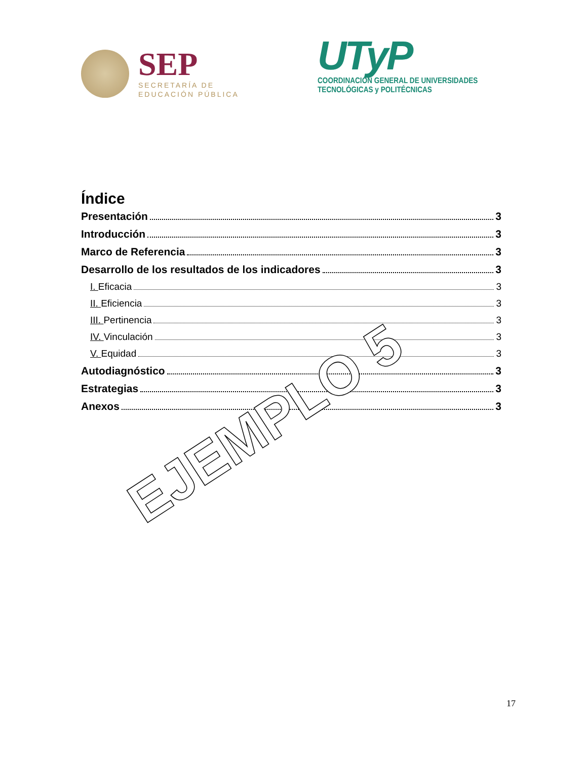SEP
SECRETARÍA DE
EDUCACIÓN PÚBLICA
UTyP
COORDINACIÓN GENERAL DE UNIVERSIDADES
TECNOLÓGICAS y POLITÉCNICAS
Índice
Presentación 3
Introducción 3
Marco de Referencia 3
Desarrollo de los resultados de los indicadores 3
I. Eficacia 3
II. Eficiencia 3
III. Pertinencia 3
IV. Vinculación 3
V. Equidad 3
Autodiagnóstico 3
Estrategias 3
Anexos 3
EJEMPLO 5
17